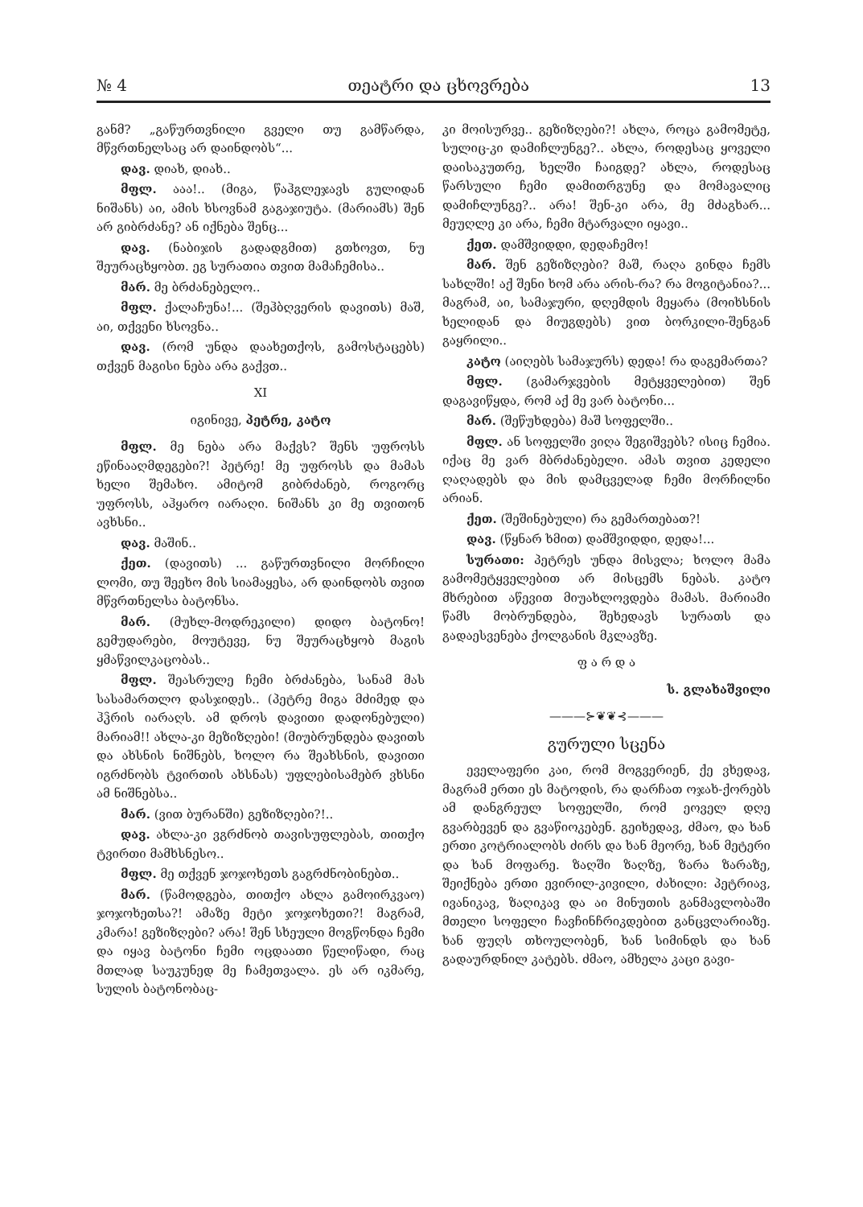№ 4 თეატრი და ცხოვრება 13
განმ? „გაწურთვნილი გველი თუ გამწარდა, მწვრთნელსაც არ დაინდობს“...
დავ. დიახ, დიახ..
მფლ. ააა!.. (მიგა, წაჰგლეჯავს გულიდან ნიშანს) აი, ამის ხსოვნამ გაგაჯიუტა. (მარიამს) შენ არ გიბრძანე? ან იქნება შენც...
დავ. (ნაბიჯის გადადგმით) გთხოვთ, ნუ შეურაცხყობთ. ეგ სურათია თვით მამაჩემისა..
მარ. მე ბრძანებელო..
მფლ. ქალაჩუნა!... (შეჰბღვერის დავითს) მაშ, აი, თქვენი ხსოვნა..
დავ. (რომ უნდა დაახეთქოს, გამოსტაცებს) თქვენ მაგისი ნება არა გაქვთ..
XI
იგინივე, პეტრე, კატო
მფლ. მე ნება არა მაქვს? შენს უფროსს ეწინააღმდეგები?! პეტრე! მე უფროსს და მამას ხელი შემახო. ამიტომ გიბრძანებ, როგორც უფროსს, აჰყარო იარაღი. ნიშანს კი მე თვითონ ავხსნი..
დავ. მაშინ..
ქეთ. (დავითს) ... გაწურთვნილი მორჩილი ლომი, თუ შეეხო მის სიამაყესა, არ დაინდობს თვით მწვრთნელსა ბატონსა.
მარ. (მუხლ-მოდრეკილი) დიდო ბატონო! გემუდარები, მოუტევე, ნუ შეურაცხყობ მაგის ყმაწვილკაცობას..
მფლ. შეასრულე ჩემი ბრძანება, სანამ მას სასამართლო დასჯიდეს.. (პეტრე მიგა მძიმედ და ჰჴრის იარაღს. ამ დროს დავითი დადონებული) მარიამ!! ახლა-კი მეზიზღები! (მიუბრუნდება დავითს და ახსნის ნიშნებს, ხოლო რა შეახსნის, დავითი იგრძნობს ტვირთის ახსნას) უფლებისამებრ ვხსნი ამ ნიშნებსა..
მარ. (ვით ბურანში) გეზიზღები?!..
დავ. ახლა-კი ვგრძნობ თავისუფლებას, თითქო ტვირთი მამხსნესო..
მფლ. მე თქვენ ჯოჯოხეთს გაგრძნობინებთ..
მარ. (წამოდგება, თითქო ახლა გამოირკვაო) ჯოჯოხეთსა?! ამაზე მეტი ჯოჯოხეთი?! მაგრამ, კმარა! გეზიზღები? არა! შენ სხეული მოგწონდა ჩემი და იყავ ბატონი ჩემი ოცდაათი წელიწადი, რაც მთლად საუკუნედ მე ჩამეთვალა. ეს არ იკმარე, სულის ბატონობაც-
კი მოისურვე.. გეზიზღები?! ახლა, როცა გამომეტე, სულიც-კი დამიჩლუნგე?.. ახლა, როდესაც ყოველი დაისაკუთრე, ხელში ჩაიგდე? ახლა, როდესაც წარსული ჩემი დამითრგუნე და მომავალიც დამიჩლუნგე?.. არა! შენ-კი არა, მე მძაგხარ... მეუღლე კი არა, ჩემი მტარვალი იყავი..
ქეთ. დამშვიდდი, დედაჩემო!
მარ. შენ გეზიზღები? მაშ, რაღა გინდა ჩემს სახლში! აქ შენი ხომ არა არის-რა? რა მოგიტანია?... მაგრამ, აი, სამაჯური, დღემდის მეყარა (მოიხსნის ხელიდან და მიუგდებს) ვით ბორკილი-შენგან გაყრილი..
კატო (აიღებს სამაჯურს) დედა! რა დაგემართა?
მფლ. (გამარჯვების მეტყველებით) შენ დაგავიწყდა, რომ აქ მე ვარ ბატონი...
მარ. (შეწუხდება) მაშ სოფელში..
მფლ. ან სოფელში ვიღა შეგიშვებს? ისიც ჩემია. იქაც მე ვარ მბრძანებელი. ამას თვით კედელი ღაღადებს და მის დამცველად ჩემი მორჩილნი არიან.
ქეთ. (შეშინებული) რა გემართებათ?!
დავ. (წყნარ ხმით) დამშვიდდი, დედა!...
სურათი: პეტრეს უნდა მისვლა; ხოლო მამა გამომეტყველებით არ მისცემს ნებას. კატო მხრებით აწევით მიუახლოვდება მამას. მარიამი წამს მობრუნდება, შეხედავს სურათს და გადაესვენება ქოლგანის მკლავზე.
ფ ა რ დ ა
ს. გლახაშვილი
———⊱❦❦⊰———
გურული სცენა
ეველაფერი კაი, რომ მოგვერიენ, ქე ვხედავ, მაგრამ ერთი ეს მატოდის, რა დარჩათ ოჯახ-ქორებს ამ დანგრეულ სოფელში, რომ ეოველ დღე გვარბევენ და გვაწიოკებენ. გეიხედავ, ძმაო, და ხან ერთი კოტრიალობს ძირს და ხან მეორე, ხან მეტერი და ხან მოფარე. ზაღში ზაღზე, ზარა ზარაზე, შეიქნება ერთი ევირილ-კივილი, ძახილი: პეტრიავ, ივანიკავ, ზაღიკავ და აი მინუთის განმავლობაში მთელი სოფელი ჩავჩინჩრიკდებით განცვლარიაზე. ხან ფუღს თხოულობენ, ხან სიმინდს და ხან გადაურდნილ კატებს. ძმაო, ამხელა კაცი გავი-